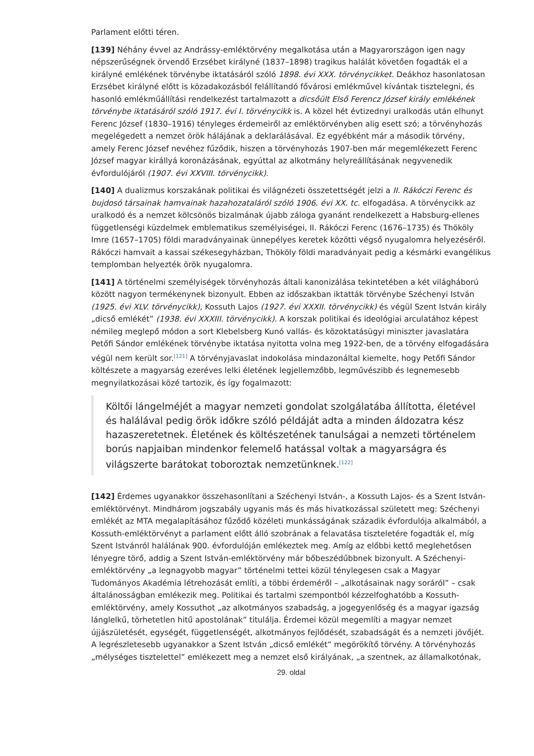Parlament előtti téren.
[139] Néhány évvel az Andrássy-emléktörvény megalkotása után a Magyarországon igen nagy népszerűségnek örvendő Erzsébet királyné (1837–1898) tragikus halálát követően fogadták el a királyné emlékének törvénybe iktatásáról szóló 1898. évi XXX. törvénycikket. Deákhoz hasonlatosan Erzsébet királyné előtt is közadakozásból felállítandó fővárosi emlékművel kívántak tisztelegni, és hasonló emlékműállítási rendelkezést tartalmazott a dicsőült Első Ferencz József király emlékének törvénybe iktatásáról szóló 1917. évi I. törvénycikk is. A közel hét évtizednyi uralkodás után elhunyt Ferenc József (1830–1916) tényleges érdemeiről az emléktörvényben alig esett szó; a törvényhozás megelégedett a nemzet örök hálájának a deklarálásával. Ez egyébként már a második törvény, amely Ferenc József nevéhez fűződik, hiszen a törvényhozás 1907-ben már megemlékezett Ferenc József magyar királlyá koronázásának, egyúttal az alkotmány helyreállításának negyvenedik évfordulójáról (1907. évi XXVIII. törvénycikk).
[140] A dualizmus korszakának politikai és világnézeti összetettségét jelzi a II. Rákóczi Ferenc és bujdosó társainak hamvainak hazahozataláról szóló 1906. évi XX. tc. elfogadása. A törvénycikk az uralkodó és a nemzet kölcsönös bizalmának újabb záloga gyanánt rendelkezett a Habsburg-ellenes függetlenségi küzdelmek emblematikus személyiségei, II. Rákóczi Ferenc (1676–1735) és Thököly Imre (1657–1705) földi maradványainak ünnepélyes keretek közötti végső nyugalomra helyezéséről. Rákóczi hamvait a kassai székesegyházban, Thököly földi maradványait pedig a késmárki evangélikus templomban helyezték örök nyugalomra.
[141] A történelmi személyiségek törvényhozás általi kanonizálása tekintetében a két világháború között nagyon termékenynek bizonyult. Ebben az időszakban iktatták törvénybe Széchenyi István (1925. évi XLV. törvénycikk), Kossuth Lajos (1927. évi XXXII. törvénycikk) és végül Szent István király „dicső emlékét” (1938. évi XXXIII. törvénycikk). A korszak politikai és ideológiai arculatához képest némileg meglepő módon a sort Klebelsberg Kunó vallás- és közoktatásügyi miniszter javaslatára Petőfi Sándor emlékének törvénybe iktatása nyitotta volna meg 1922-ben, de a törvény elfogadására végül nem került sor.<sup>[121]</sup> A törvényjavaslat indokolása mindazonáltal kiemelte, hogy Petőfi Sándor költészete a magyarság ezeréves lelki életének legjellemzőbb, legművészibb és legnemesebb megnyilatkozásai közé tartozik, és így fogalmazott:
Költői lángelméjét a magyar nemzeti gondolat szolgálatába állította, életével és halálával pedig örök időkre szóló példáját adta a minden áldozatra kész hazaszeretetnek. Életének és költészetének tanulságai a nemzeti történelem borús napjaiban mindenkor felemelő hatással voltak a magyarságra és világszerte barátokat toboroztak nemzetünknek.<sup>[122]</sup>
[142] Érdemes ugyanakkor összehasonlítani a Széchenyi István-, a Kossuth Lajos- és a Szent István-emléktörvényt. Mindhárom jogszabály ugyanis más és más hivatkozással született meg: Széchenyi emlékét az MTA megalapításához fűződő közéleti munkásságának századik évfordulója alkalmából, a Kossuth-emléktörvényt a parlament előtt álló szobrának a felavatása tiszteletére fogadták el, míg Szent Istvánról halálának 900. évfordulóján emlékeztek meg. Amíg az előbbi kettő meglehetősen lényegre törő, addig a Szent István-emléktörvény már bőbeszédűbbnek bizonyult. A Széchenyi-emléktörvény „a legnagyobb magyar” történelmi tettei közül ténylegesen csak a Magyar Tudományos Akadémia létrehozását említi, a többi érdeméről – „alkotásainak nagy soráról” – csak általánosságban emlékezik meg. Politikai és tartalmi szempontból kézzelfoghatóbb a Kossuth-emléktörvény, amely Kossuthot „az alkotmányos szabadság, a jogegyenlőség és a magyar igazság lánglelkű, törhetetlen hitű apostolának” titulálja. Érdemei közül megemlíti a magyar nemzet újjászületését, egységét, függetlenségét, alkotmányos fejlődését, szabadságát és a nemzeti jövőjét. A legrészletesebb ugyanakkor a Szent István „dicső emlékét” megörökítő törvény. A törvényhozás „mélységes tisztelettel” emlékezett meg a nemzet első királyának, „a szentnek, az államalkotónak,
29. oldal